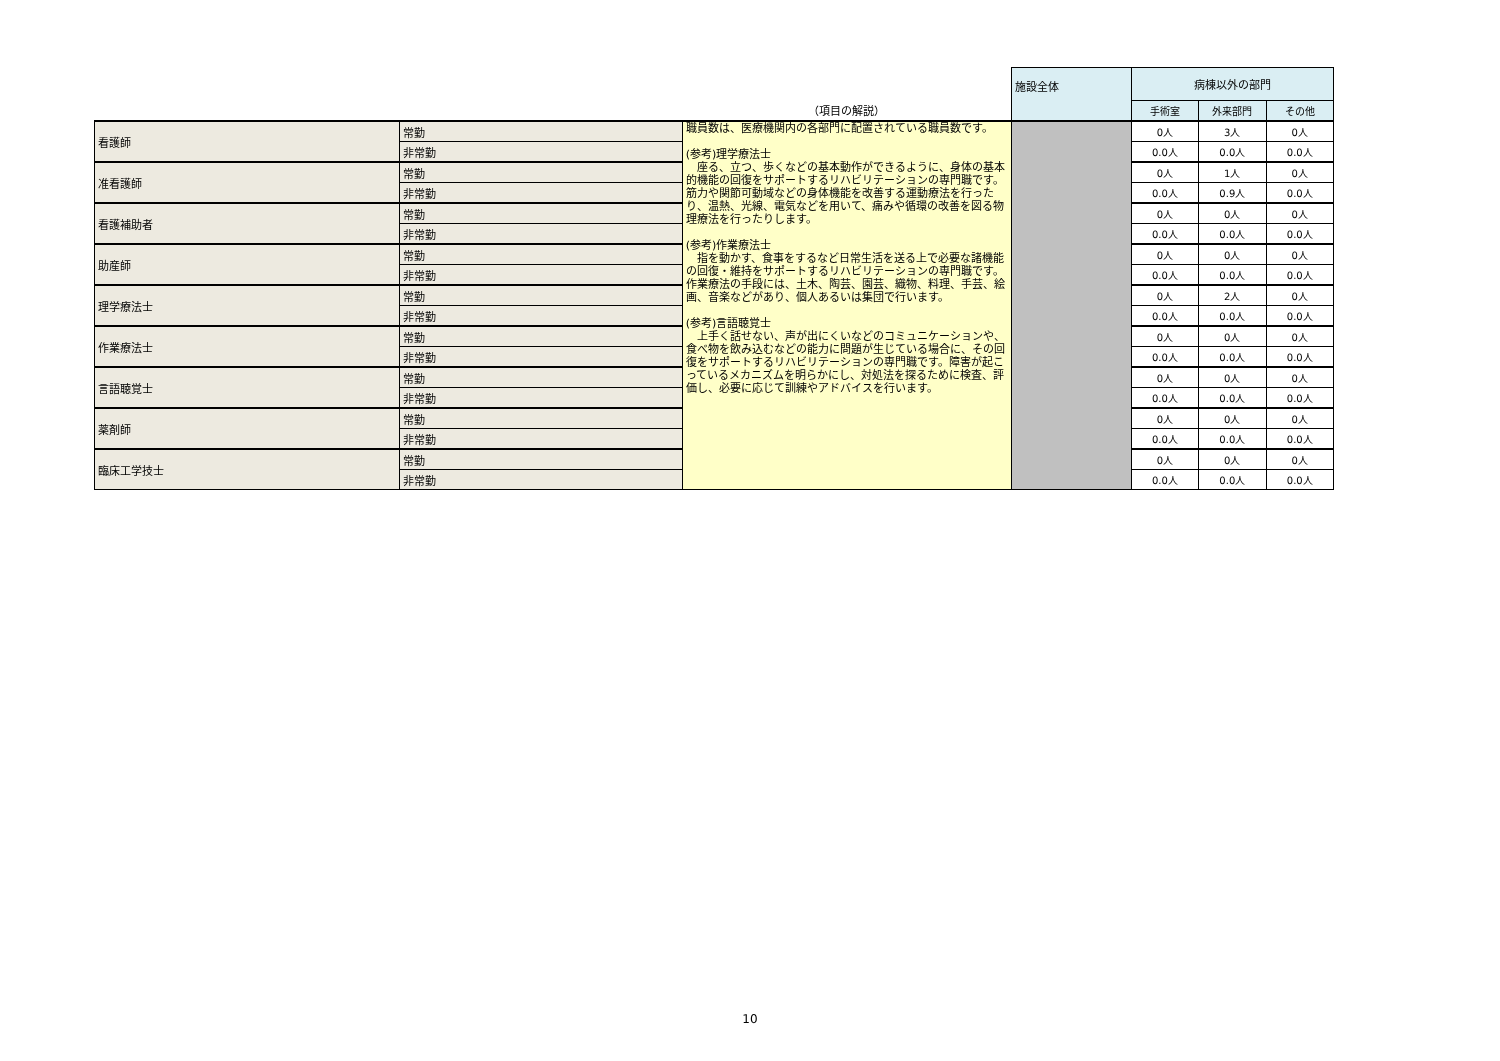| | | | 施設全体 | 病棟以外の部門 | | |
| | | （項目の解説） | | 手術室 | 外来部門 | その他 |
| 看護師 | 常勤 | 職員数は、医療機関内の各部門に配置されている職員数です。 (参考)理学療法士 座る、立つ、歩くなどの基本動作ができるように、身体の基本的機能の回復をサポートするリハビリテーションの専門職です。筋力や関節可動域などの身体機能を改善する運動療法を行ったり、温熱、光線、電気などを用いて、痛みや循環の改善を図る物理療法を行ったりします。 (参考)作業療法士 指を動かす、食事をするなど日常生活を送る上で必要な諸機能の回復・維持をサポートするリハビリテーションの専門職です。作業療法の手段には、土木、陶芸、園芸、織物、料理、手芸、絵画、音楽などがあり、個人あるいは集団で行います。 (参考)言語聴覚士 上手く話せない、声が出にくいなどのコミュニケーションや、食べ物を飲み込むなどの能力に問題が生じている場合に、その回復をサポートするリハビリテーションの専門職です。障害が起こっているメカニズムを明らかにし、対処法を探るために検査、評価し、必要に応じて訓練やアドバイスを行います。 | | 0人 | 3人 | 0人 |
| | 非常勤 | | | 0.0人 | 0.0人 | 0.0人 |
| 准看護師 | 常勤 | | | 0人 | 1人 | 0人 |
| | 非常勤 | | | 0.0人 | 0.9人 | 0.0人 |
| 看護補助者 | 常勤 | | | 0人 | 0人 | 0人 |
| | 非常勤 | | | 0.0人 | 0.0人 | 0.0人 |
| 助産師 | 常勤 | | | 0人 | 0人 | 0人 |
| | 非常勤 | | | 0.0人 | 0.0人 | 0.0人 |
| 理学療法士 | 常勤 | | | 0人 | 2人 | 0人 |
| | 非常勤 | | | 0.0人 | 0.0人 | 0.0人 |
| 作業療法士 | 常勤 | | | 0人 | 0人 | 0人 |
| | 非常勤 | | | 0.0人 | 0.0人 | 0.0人 |
| 言語聴覚士 | 常勤 | | | 0人 | 0人 | 0人 |
| | 非常勤 | | | 0.0人 | 0.0人 | 0.0人 |
| 薬剤師 | 常勤 | | | 0人 | 0人 | 0人 |
| | 非常勤 | | | 0.0人 | 0.0人 | 0.0人 |
| 臨床工学技士 | 常勤 | | | 0人 | 0人 | 0人 |
| | 非常勤 | | | 0.0人 | 0.0人 | 0.0人 |
10